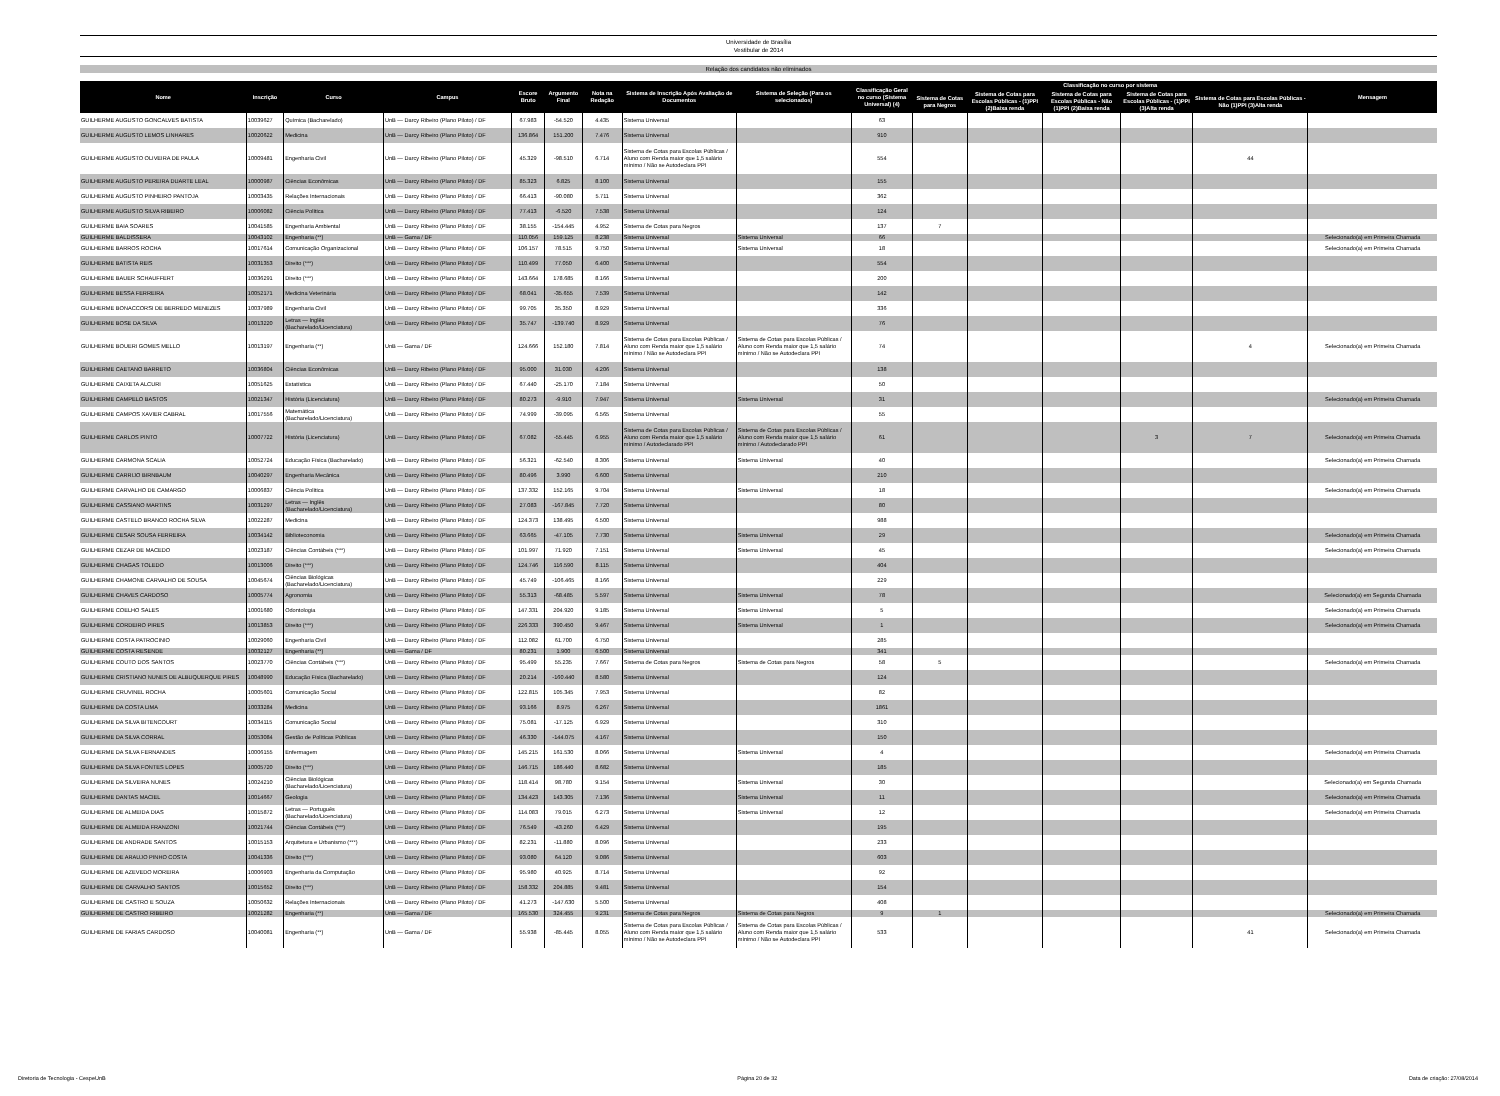Universidade de Brasília
Vestibular de 2014
Relação dos candidatos não eliminados
| Nome | Inscrição | Curso | Campus | Escore Bruto | Argumento Final | Nota na Redação | Sistema de Inscrição Após Avaliação de Documentos | Sistema de Seleção (Para os selecionados) | Classificação Geral no curso (Sistema Universal) (4) | Classificação no curso por sistema | | | | | Mensagem |
| --- | --- | --- | --- | --- | --- | --- | --- | --- | --- | --- | --- | --- | --- | --- | --- |
| | | | | | | | | | | Sistema de Cotas para Negros | Sistema de Cotas para Escolas Públicas - (1)PPI (2)Baixa renda | Sistema de Cotas para Escolas Públicas - Não (1)PPI (2)Baixa renda | Sistema de Cotas para Escolas Públicas - (1)PPI (3)Alta renda | Sistema de Cotas para Escolas Públicas - Não (1)PPI (3)Alta renda | |
| GUILHERME AUGUSTO GONCALVES BATISTA | 10039627 | Química (Bacharelado) | UnB — Darcy Ribeiro (Plano Piloto) / DF | 67.983 | -54.520 | 4.435 | Sistema Universal | | 63 | | | | | | |
| GUILHERME AUGUSTO LEMOS LINHARES | 10020622 | Medicina | UnB — Darcy Ribeiro (Plano Piloto) / DF | 136.864 | 151.200 | 7.476 | Sistema Universal | | 910 | | | | | | |
| GUILHERME AUGUSTO OLIVEIRA DE PAULA | 10009481 | Engenharia Civil | UnB — Darcy Ribeiro (Plano Piloto) / DF | 45.329 | -98.510 | 6.714 | Sistema de Cotas para Escolas Públicas / Aluno com Renda maior que 1,5 salário mínimo / Não se Autodeclara PPI | | 554 | | | | | 44 | |
| GUILHERME AUGUSTO PEREIRA DUARTE LEAL | 10000987 | Ciências Econômicas | UnB — Darcy Ribeiro (Plano Piloto) / DF | 85.323 | 6.825 | 8.100 | Sistema Universal | | 155 | | | | | | |
| GUILHERME AUGUSTO PINHEIRO PANTOJA | 10003435 | Relações Internacionais | UnB — Darcy Ribeiro (Plano Piloto) / DF | 66.413 | -90.080 | 5.711 | Sistema Universal | | 362 | | | | | | |
| GUILHERME AUGUSTO SILVA RIBEIRO | 10006082 | Ciência Política | UnB — Darcy Ribeiro (Plano Piloto) / DF | 77.413 | -6.520 | 7.538 | Sistema Universal | | 124 | | | | | | |
| GUILHERME BAIA SOARES | 10041585 | Engenharia Ambiental | UnB — Darcy Ribeiro (Plano Piloto) / DF | 38.155 | -154.445 | 4.952 | Sistema de Cotas para Negros | | 137 | 7 | | | | | |
| GUILHERME BALDISSERA | 10043102 | Engenharia (**) | UnB — Gama / DF | 110.056 | 159.125 | 8.238 | Sistema Universal | Sistema Universal | 66 | | | | | | Selecionado(a) em Primeira Chamada |
| GUILHERME BARROS ROCHA | 10017614 | Comunicação Organizacional | UnB — Darcy Ribeiro (Plano Piloto) / DF | 106.157 | 78.515 | 9.750 | Sistema Universal | Sistema Universal | 18 | | | | | | Selecionado(a) em Primeira Chamada |
| GUILHERME BATISTA REIS | 10031353 | Direito (***) | UnB — Darcy Ribeiro (Plano Piloto) / DF | 110.499 | 77.050 | 6.400 | Sistema Universal | | 554 | | | | | | |
| GUILHERME BAUER SCHAUFFERT | 10036291 | Direito (***) | UnB — Darcy Ribeiro (Plano Piloto) / DF | 143.664 | 178.685 | 8.166 | Sistema Universal | | 200 | | | | | | |
| GUILHERME BESSA FERREIRA | 10052171 | Medicina Veterinária | UnB — Darcy Ribeiro (Plano Piloto) / DF | 68.041 | -35.655 | 7.539 | Sistema Universal | | 142 | | | | | | |
| GUILHERME BONACCORSI DE BERREDO MENEZES | 10037989 | Engenharia Civil | UnB — Darcy Ribeiro (Plano Piloto) / DF | 99.705 | 35.350 | 8.929 | Sistema Universal | | 336 | | | | | | |
| GUILHERME BOSE DA SILVA | 10013220 | Letras — Inglês (Bacharelado/Licenciatura) | UnB — Darcy Ribeiro (Plano Piloto) / DF | 35.747 | -139.740 | 8.929 | Sistema Universal | | 76 | | | | | | |
| GUILHERME BOUERI GOMES MELLO | 10013197 | Engenharia (**) | UnB — Gama / DF | 124.666 | 152.180 | 7.814 | Sistema de Cotas para Escolas Públicas / Aluno com Renda maior que 1,5 salário mínimo / Não se Autodeclara PPI | Sistema de Cotas para Escolas Públicas / Aluno com Renda maior que 1,5 salário mínimo / Não se Autodeclara PPI | 74 | | | | | 4 | Selecionado(a) em Primeira Chamada |
| GUILHERME CAETANO BARRETO | 10036804 | Ciências Econômicas | UnB — Darcy Ribeiro (Plano Piloto) / DF | 95.000 | 31.030 | 4.206 | Sistema Universal | | 138 | | | | | | |
| GUILHERME CAIXETA ALCURI | 10051625 | Estatística | UnB — Darcy Ribeiro (Plano Piloto) / DF | 67.440 | -25.170 | 7.184 | Sistema Universal | | 50 | | | | | | |
| GUILHERME CAMPELO BASTOS | 10021347 | História (Licenciatura) | UnB — Darcy Ribeiro (Plano Piloto) / DF | 80.273 | -9.910 | 7.947 | Sistema Universal | Sistema Universal | 31 | | | | | | Selecionado(a) em Primeira Chamada |
| GUILHERME CAMPOS XAVIER CABRAL | 10017556 | Matemática (Bacharelado/Licenciatura) | UnB — Darcy Ribeiro (Plano Piloto) / DF | 74.999 | -39.095 | 6.565 | Sistema Universal | | 55 | | | | | | |
| GUILHERME CARLOS PINTO | 10007722 | História (Licenciatura) | UnB — Darcy Ribeiro (Plano Piloto) / DF | 67.082 | -55.445 | 6.955 | Sistema de Cotas para Escolas Públicas / Aluno com Renda maior que 1,5 salário mínimo / Autodeclarado PPI | Sistema de Cotas para Escolas Públicas / Aluno com Renda maior que 1,5 salário mínimo / Autodeclarado PPI | 61 | | | | 3 | 7 | Selecionado(a) em Primeira Chamada |
| GUILHERME CARMONA SCALIA | 10052724 | Educação Física (Bacharelado) | UnB — Darcy Ribeiro (Plano Piloto) / DF | 56.321 | -62.540 | 8.306 | Sistema Universal | Sistema Universal | 40 | | | | | | Selecionado(a) em Primeira Chamada |
| GUILHERME CARRIJO BIRNBAUM | 10040297 | Engenharia Mecânica | UnB — Darcy Ribeiro (Plano Piloto) / DF | 80.496 | 3.990 | 6.600 | Sistema Universal | | 210 | | | | | | |
| GUILHERME CARVALHO DE CAMARGO | 10006837 | Ciência Política | UnB — Darcy Ribeiro (Plano Piloto) / DF | 137.332 | 152.165 | 9.704 | Sistema Universal | Sistema Universal | 18 | | | | | | Selecionado(a) em Primeira Chamada |
| GUILHERME CASSIANO MARTINS | 10031297 | Letras — Inglês (Bacharelado/Licenciatura) | UnB — Darcy Ribeiro (Plano Piloto) / DF | 27.083 | -167.845 | 7.720 | Sistema Universal | | 80 | | | | | | |
| GUILHERME CASTELO BRANCO ROCHA SILVA | 10022287 | Medicina | UnB — Darcy Ribeiro (Plano Piloto) / DF | 124.373 | 138.495 | 6.500 | Sistema Universal | | 988 | | | | | | |
| GUILHERME CESAR SOUSA FERREIRA | 10034142 | Biblioteconomia | UnB — Darcy Ribeiro (Plano Piloto) / DF | 63.665 | -47.105 | 7.730 | Sistema Universal | Sistema Universal | 29 | | | | | | Selecionado(a) em Primeira Chamada |
| GUILHERME CEZAR DE MACEDO | 10023187 | Ciências Contábeis (***) | UnB — Darcy Ribeiro (Plano Piloto) / DF | 101.997 | 71.920 | 7.151 | Sistema Universal | Sistema Universal | 45 | | | | | | Selecionado(a) em Primeira Chamada |
| GUILHERME CHAGAS TOLEDO | 10013006 | Direito (***) | UnB — Darcy Ribeiro (Plano Piloto) / DF | 124.746 | 116.590 | 8.115 | Sistema Universal | | 404 | | | | | | |
| GUILHERME CHAMONE CARVALHO DE SOUSA | 10045674 | Ciências Biológicas (Bacharelado/Licenciatura) | UnB — Darcy Ribeiro (Plano Piloto) / DF | 45.749 | -106.465 | 8.166 | Sistema Universal | | 229 | | | | | | |
| GUILHERME CHAVES CARDOSO | 10005774 | Agronomia | UnB — Darcy Ribeiro (Plano Piloto) / DF | 55.313 | -68.485 | 5.597 | Sistema Universal | Sistema Universal | 78 | | | | | | Selecionado(a) em Segunda Chamada |
| GUILHERME COELHO SALES | 10001680 | Odontologia | UnB — Darcy Ribeiro (Plano Piloto) / DF | 147.331 | 204.920 | 9.185 | Sistema Universal | Sistema Universal | 5 | | | | | | Selecionado(a) em Primeira Chamada |
| GUILHERME CORDEIRO PIRES | 10013853 | Direito (***) | UnB — Darcy Ribeiro (Plano Piloto) / DF | 226.333 | 390.450 | 9.467 | Sistema Universal | Sistema Universal | 1 | | | | | | Selecionado(a) em Primeira Chamada |
| GUILHERME COSTA PATROCINIO | 10029060 | Engenharia Civil | UnB — Darcy Ribeiro (Plano Piloto) / DF | 112.082 | 61.700 | 6.750 | Sistema Universal | | 285 | | | | | | |
| GUILHERME COSTA RESENDE | 10032127 | Engenharia (**) | UnB — Gama / DF | 80.231 | 1.900 | 6.500 | Sistema Universal | | 341 | | | | | | |
| GUILHERME COUTO DOS SANTOS | 10023770 | Ciências Contábeis (***) | UnB — Darcy Ribeiro (Plano Piloto) / DF | 95.499 | 55.235 | 7.667 | Sistema de Cotas para Negros | Sistema de Cotas para Negros | 58 | 5 | | | | | Selecionado(a) em Primeira Chamada |
| GUILHERME CRISTIANO NUNES DE ALBUQUERQUE PIRES | 10048990 | Educação Física (Bacharelado) | UnB — Darcy Ribeiro (Plano Piloto) / DF | 20.214 | -160.440 | 8.580 | Sistema Universal | | 124 | | | | | | |
| GUILHERME CRUVINEL ROCHA | 10005601 | Comunicação Social | UnB — Darcy Ribeiro (Plano Piloto) / DF | 122.815 | 105.345 | 7.953 | Sistema Universal | | 82 | | | | | | |
| GUILHERME DA COSTA LIMA | 10033284 | Medicina | UnB — Darcy Ribeiro (Plano Piloto) / DF | 93.166 | 8.975 | 6.267 | Sistema Universal | | 1861 | | | | | | |
| GUILHERME DA SILVA BITENCOURT | 10034115 | Comunicação Social | UnB — Darcy Ribeiro (Plano Piloto) / DF | 75.081 | -17.125 | 6.929 | Sistema Universal | | 310 | | | | | | |
| GUILHERME DA SILVA CORRAL | 10053084 | Gestão de Políticas Públicas | UnB — Darcy Ribeiro (Plano Piloto) / DF | 46.330 | -144.075 | 4.167 | Sistema Universal | | 150 | | | | | | |
| GUILHERME DA SILVA FERNANDES | 10006155 | Enfermagem | UnB — Darcy Ribeiro (Plano Piloto) / DF | 145.215 | 161.530 | 8.066 | Sistema Universal | Sistema Universal | 4 | | | | | | Selecionado(a) em Primeira Chamada |
| GUILHERME DA SILVA FONTES LOPES | 10005720 | Direito (***) | UnB — Darcy Ribeiro (Plano Piloto) / DF | 146.715 | 186.440 | 8.682 | Sistema Universal | | 185 | | | | | | |
| GUILHERME DA SILVEIRA NUNES | 10024210 | Ciências Biológicas (Bacharelado/Licenciatura) | UnB — Darcy Ribeiro (Plano Piloto) / DF | 118.414 | 98.780 | 9.154 | Sistema Universal | Sistema Universal | 30 | | | | | | Selecionado(a) em Segunda Chamada |
| GUILHERME DANTAS MACIEL | 10014667 | Geologia | UnB — Darcy Ribeiro (Plano Piloto) / DF | 134.423 | 143.305 | 7.136 | Sistema Universal | Sistema Universal | 11 | | | | | | Selecionado(a) em Primeira Chamada |
| GUILHERME DE ALMEIDA DIAS | 10015872 | Letras — Português (Bacharelado/Licenciatura) | UnB — Darcy Ribeiro (Plano Piloto) / DF | 114.083 | 79.015 | 6.273 | Sistema Universal | Sistema Universal | 12 | | | | | | Selecionado(a) em Primeira Chamada |
| GUILHERME DE ALMEIDA FRANZONI | 10021744 | Ciências Contábeis (***) | UnB — Darcy Ribeiro (Plano Piloto) / DF | 76.549 | -43.260 | 6.429 | Sistema Universal | | 195 | | | | | | |
| GUILHERME DE ANDRADE SANTOS | 10015153 | Arquitetura e Urbanismo (***) | UnB — Darcy Ribeiro (Plano Piloto) / DF | 82.231 | -11.880 | 8.096 | Sistema Universal | | 233 | | | | | | |
| GUILHERME DE ARAUJO PINHO COSTA | 10041336 | Direito (***) | UnB — Darcy Ribeiro (Plano Piloto) / DF | 93.080 | 64.120 | 9.086 | Sistema Universal | | 603 | | | | | | |
| GUILHERME DE AZEVEDO MOREIRA | 10006903 | Engenharia da Computação | UnB — Darcy Ribeiro (Plano Piloto) / DF | 95.980 | 40.925 | 8.714 | Sistema Universal | | 92 | | | | | | |
| GUILHERME DE CARVALHO SANTOS | 10015652 | Direito (***) | UnB — Darcy Ribeiro (Plano Piloto) / DF | 158.332 | 204.885 | 9.481 | Sistema Universal | | 154 | | | | | | |
| GUILHERME DE CASTRO E SOUZA | 10050632 | Relações Internacionais | UnB — Darcy Ribeiro (Plano Piloto) / DF | 41.273 | -147.630 | 5.500 | Sistema Universal | | 408 | | | | | | |
| GUILHERME DE CASTRO RIBEIRO | 10021282 | Engenharia (**) | UnB — Gama / DF | 165.530 | 324.455 | 9.231 | Sistema de Cotas para Negros | Sistema de Cotas para Negros | 9 | 1 | | | | | Selecionado(a) em Primeira Chamada |
| GUILHERME DE FARIAS CARDOSO | 10040081 | Engenharia (**) | UnB — Gama / DF | 55.938 | -85.445 | 8.055 | Sistema de Cotas para Escolas Públicas / Aluno com Renda maior que 1,5 salário mínimo / Não se Autodeclara PPI | Sistema de Cotas para Escolas Públicas / Aluno com Renda maior que 1,5 salário mínimo / Não se Autodeclara PPI | 533 | | | | | 41 | Selecionado(a) em Primeira Chamada |
Diretoria de Tecnologia - CespeUnB Página 20 de 32 Data de criação: 27/08/2014